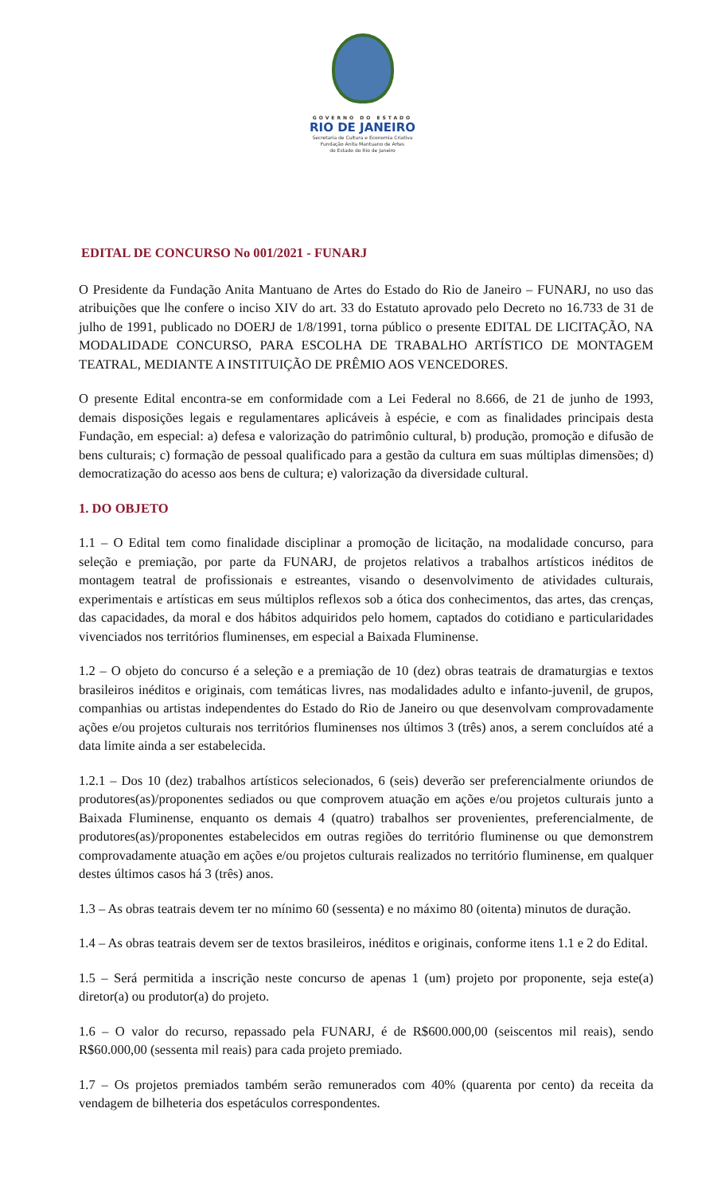GOVERNO DO ESTADO
RIO DE JANEIRO
Secretaria de Cultura e Economia Criativa
Fundação Anita Mantuano de Artes
do Estado do Rio de Janeiro
EDITAL DE CONCURSO No 001/2021 - FUNARJ
O Presidente da Fundação Anita Mantuano de Artes do Estado do Rio de Janeiro – FUNARJ, no uso das atribuições que lhe confere o inciso XIV do art. 33 do Estatuto aprovado pelo Decreto no 16.733 de 31 de julho de 1991, publicado no DOERJ de 1/8/1991, torna público o presente EDITAL DE LICITAÇÃO, NA MODALIDADE CONCURSO, PARA ESCOLHA DE TRABALHO ARTÍSTICO DE MONTAGEM TEATRAL, MEDIANTE A INSTITUIÇÃO DE PRÊMIO AOS VENCEDORES.
O presente Edital encontra-se em conformidade com a Lei Federal no 8.666, de 21 de junho de 1993, demais disposições legais e regulamentares aplicáveis à espécie, e com as finalidades principais desta Fundação, em especial: a) defesa e valorização do patrimônio cultural, b) produção, promoção e difusão de bens culturais; c) formação de pessoal qualificado para a gestão da cultura em suas múltiplas dimensões; d) democratização do acesso aos bens de cultura; e) valorização da diversidade cultural.
1. DO OBJETO
1.1 – O Edital tem como finalidade disciplinar a promoção de licitação, na modalidade concurso, para seleção e premiação, por parte da FUNARJ, de projetos relativos a trabalhos artísticos inéditos de montagem teatral de profissionais e estreantes, visando o desenvolvimento de atividades culturais, experimentais e artísticas em seus múltiplos reflexos sob a ótica dos conhecimentos, das artes, das crenças, das capacidades, da moral e dos hábitos adquiridos pelo homem, captados do cotidiano e particularidades vivenciados nos territórios fluminenses, em especial a Baixada Fluminense.
1.2 – O objeto do concurso é a seleção e a premiação de 10 (dez) obras teatrais de dramaturgias e textos brasileiros inéditos e originais, com temáticas livres, nas modalidades adulto e infanto-juvenil, de grupos, companhias ou artistas independentes do Estado do Rio de Janeiro ou que desenvolvam comprovadamente ações e/ou projetos culturais nos territórios fluminenses nos últimos 3 (três) anos, a serem concluídos até a data limite ainda a ser estabelecida.
1.2.1 – Dos 10 (dez) trabalhos artísticos selecionados, 6 (seis) deverão ser preferencialmente oriundos de produtores(as)/proponentes sediados ou que comprovem atuação em ações e/ou projetos culturais junto a Baixada Fluminense, enquanto os demais 4 (quatro) trabalhos ser provenientes, preferencialmente, de produtores(as)/proponentes estabelecidos em outras regiões do território fluminense ou que demonstrem comprovadamente atuação em ações e/ou projetos culturais realizados no território fluminense, em qualquer destes últimos casos há 3 (três) anos.
1.3 – As obras teatrais devem ter no mínimo 60 (sessenta) e no máximo 80 (oitenta) minutos de duração.
1.4 – As obras teatrais devem ser de textos brasileiros, inéditos e originais, conforme itens 1.1 e 2 do Edital.
1.5 – Será permitida a inscrição neste concurso de apenas 1 (um) projeto por proponente, seja este(a) diretor(a) ou produtor(a) do projeto.
1.6 – O valor do recurso, repassado pela FUNARJ, é de R$600.000,00 (seiscentos mil reais), sendo R$60.000,00 (sessenta mil reais) para cada projeto premiado.
1.7 – Os projetos premiados também serão remunerados com 40% (quarenta por cento) da receita da vendagem de bilheteria dos espetáculos correspondentes.